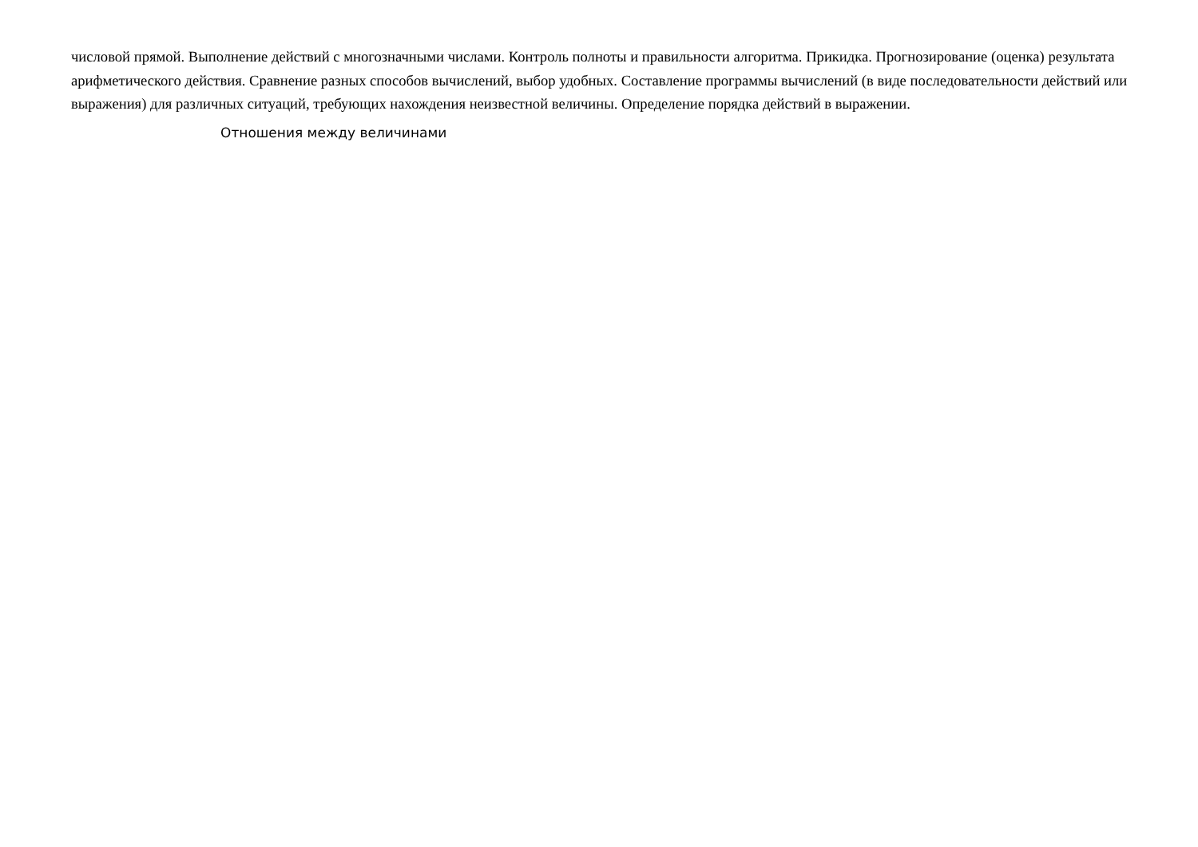числовой прямой. Выполнение действий с многозначными числами. Контроль полноты и правильности алгоритма. Прикидка. Прогнозирование (оценка) результата арифметического действия. Сравнение разных способов вычислений, выбор удобных. Составление программы вычислений (в виде последовательности действий или выражения) для различных ситуаций, требующих нахождения неизвестной величины. Определение порядка действий в выражении.
Отношения между величинами